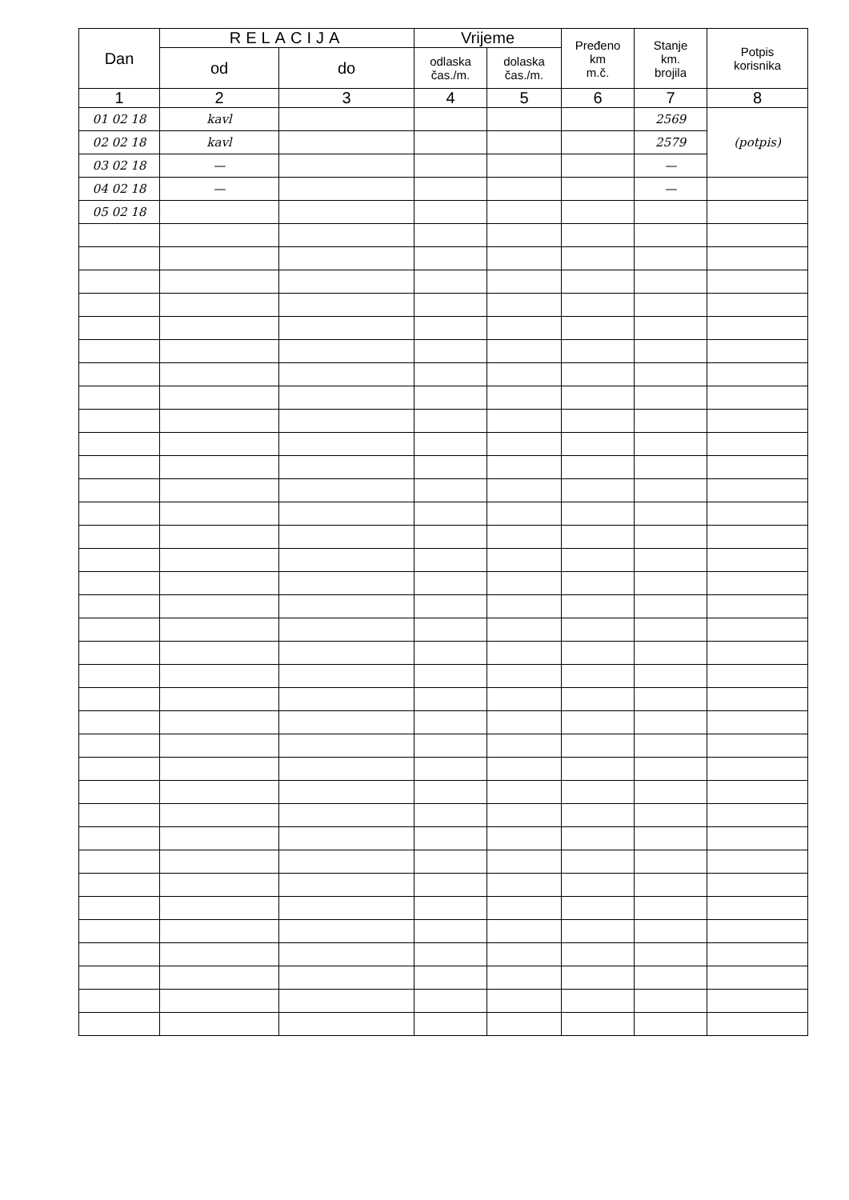| Dan | RELACIJA | | Vrijeme | | Pređeno km m.č. | Stanje km. brojila | Potpis korisnika |
| --- | --- | --- | --- | --- | --- | --- | --- |
| | od | do | odlaska čas./m. | dolaska čas./m. | | | |
| 1 | 2 | 3 | 4 | 5 | 6 | 7 | 8 |
| 01 02 18 | kavl | | | | | 2569 | (potpis) |
| 02 02 18 | kavl | | | | | 2579 | |
| 03 02 18 | — | | | | | — | |
| 04 02 18 | — | | | | | — | |
| 05 02 18 | | | | | | | |